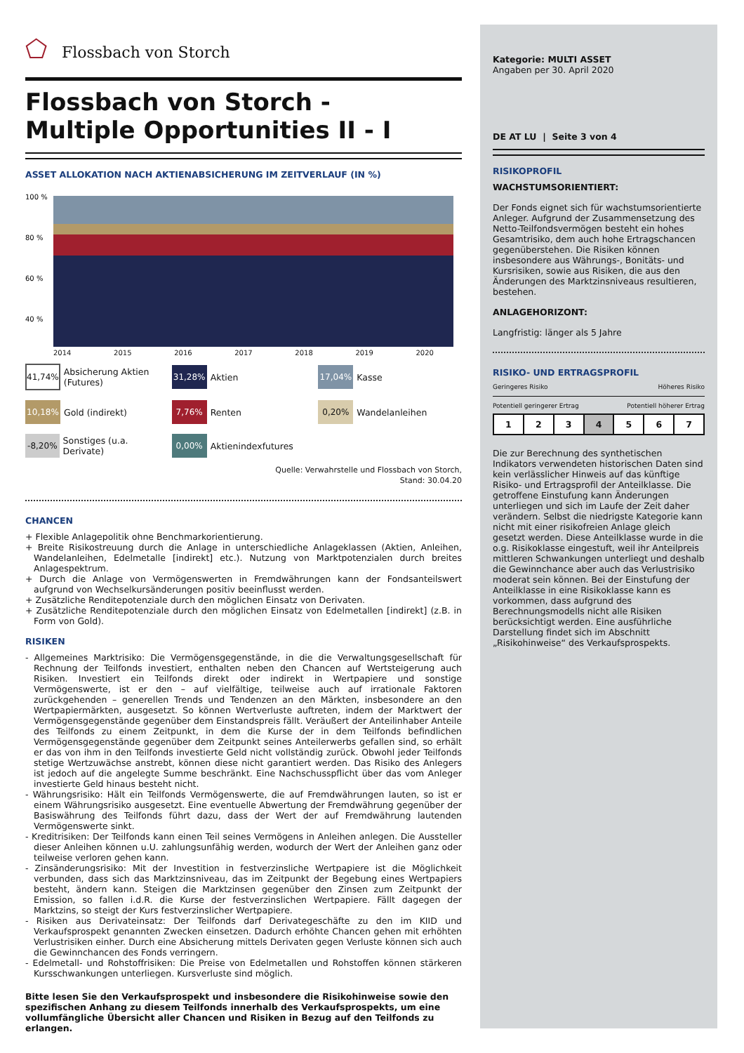⬠ Flossbach von Storch
Flossbach von Storch -
Multiple Opportunities II - I
ASSET ALLOKATION NACH AKTIENABSICHERUNG IM ZEITVERLAUF (IN %)
100 %
80 %
60 %
40 %
2014 2015 2016 2017 2018 2019 2020
41,74% Absicherung Aktien (Futures)
31,28% Aktien
17,04% Kasse
10,18% Gold (indirekt)
7,76% Renten
0,20% Wandelanleihen
-8,20% Sonstiges (u.a. Derivate)
0,00% Aktienindexfutures
Quelle: Verwahrstelle und Flossbach von Storch,
Stand: 30.04.20
CHANCEN
+ Flexible Anlagepolitik ohne Benchmarkorientierung.
+ Breite Risikostreuung durch die Anlage in unterschiedliche Anlageklassen (Aktien, Anleihen, Wandelanleihen, Edelmetalle [indirekt] etc.). Nutzung von Marktpotenzialen durch breites Anlagespektrum.
+ Durch die Anlage von Vermögenswerten in Fremdwährungen kann der Fondsanteilswert aufgrund von Wechselkursänderungen positiv beeinflusst werden.
+ Zusätzliche Renditepotenziale durch den möglichen Einsatz von Derivaten.
+ Zusätzliche Renditepotenziale durch den möglichen Einsatz von Edelmetallen [indirekt] (z.B. in Form von Gold).
RISIKEN
- Allgemeines Marktrisiko: Die Vermögensgegenstände, in die die Verwaltungsgesellschaft für Rechnung der Teilfonds investiert, enthalten neben den Chancen auf Wertsteigerung auch Risiken. Investiert ein Teilfonds direkt oder indirekt in Wertpapiere und sonstige Vermögenswerte, ist er den – auf vielfältige, teilweise auch auf irrationale Faktoren zurückgehenden – generellen Trends und Tendenzen an den Märkten, insbesondere an den Wertpapiermärkten, ausgesetzt. So können Wertverluste auftreten, indem der Marktwert der Vermögensgegenstände gegenüber dem Einstandspreis fällt. Veräußert der Anteilinhaber Anteile des Teilfonds zu einem Zeitpunkt, in dem die Kurse der in dem Teilfonds befindlichen Vermögensgegenstände gegenüber dem Zeitpunkt seines Anteilerwerbs gefallen sind, so erhält er das von ihm in den Teilfonds investierte Geld nicht vollständig zurück. Obwohl jeder Teilfonds stetige Wertzuwächse anstrebt, können diese nicht garantiert werden. Das Risiko des Anlegers ist jedoch auf die angelegte Summe beschränkt. Eine Nachschusspflicht über das vom Anleger investierte Geld hinaus besteht nicht.
- Währungsrisiko: Hält ein Teilfonds Vermögenswerte, die auf Fremdwährungen lauten, so ist er einem Währungsrisiko ausgesetzt. Eine eventuelle Abwertung der Fremdwährung gegenüber der Basiswährung des Teilfonds führt dazu, dass der Wert der auf Fremdwährung lautenden Vermögenswerte sinkt.
- Kreditrisiken: Der Teilfonds kann einen Teil seines Vermögens in Anleihen anlegen. Die Aussteller dieser Anleihen können u.U. zahlungsunfähig werden, wodurch der Wert der Anleihen ganz oder teilweise verloren gehen kann.
- Zinsänderungsrisiko: Mit der Investition in festverzinsliche Wertpapiere ist die Möglichkeit verbunden, dass sich das Marktzinsniveau, das im Zeitpunkt der Begebung eines Wertpapiers besteht, ändern kann. Steigen die Marktzinsen gegenüber den Zinsen zum Zeitpunkt der Emission, so fallen i.d.R. die Kurse der festverzinslichen Wertpapiere. Fällt dagegen der Marktzins, so steigt der Kurs festverzinslicher Wertpapiere.
- Risiken aus Derivateinsatz: Der Teilfonds darf Derivategeschäfte zu den im KIID und Verkaufsprospekt genannten Zwecken einsetzen. Dadurch erhöhte Chancen gehen mit erhöhten Verlustrisiken einher. Durch eine Absicherung mittels Derivaten gegen Verluste können sich auch die Gewinnchancen des Fonds verringern.
- Edelmetall- und Rohstoffrisiken: Die Preise von Edelmetallen und Rohstoffen können stärkeren Kursschwankungen unterliegen. Kursverluste sind möglich.
Bitte lesen Sie den Verkaufsprospekt und insbesondere die Risikohinweise sowie den spezifischen Anhang zu diesem Teilfonds innerhalb des Verkaufsprospekts, um eine vollumfängliche Übersicht aller Chancen und Risiken in Bezug auf den Teilfonds zu erlangen.
Kategorie: MULTI ASSET
Angaben per 30. April 2020
DE AT LU | Seite 3 von 4
RISIKOPROFIL
WACHSTUMSORIENTIERT:
Der Fonds eignet sich für wachstumsorientierte Anleger. Aufgrund der Zusammensetzung des Netto-Teilfondsvermögen besteht ein hohes Gesamtrisiko, dem auch hohe Ertragschancen gegenüberstehen. Die Risiken können insbesondere aus Währungs-, Bonitäts- und Kursrisiken, sowie aus Risiken, die aus den Änderungen des Marktzinsniveaus resultieren, bestehen.
ANLAGEHORIZONT:
Langfristig: länger als 5 Jahre
RISIKO- UND ERTRAGSPROFIL
Geringeres Risiko Höheres Risiko
Potentiell geringerer Ertrag Potentiell höherer Ertrag
1 2 3 4 5 6 7
Die zur Berechnung des synthetischen Indikators verwendeten historischen Daten sind kein verlässlicher Hinweis auf das künftige Risiko- und Ertragsprofil der Anteilklasse. Die getroffene Einstufung kann Änderungen unterliegen und sich im Laufe der Zeit daher verändern. Selbst die niedrigste Kategorie kann nicht mit einer risikofreien Anlage gleich gesetzt werden. Diese Anteilklasse wurde in die o.g. Risikoklasse eingestuft, weil ihr Anteilpreis mittleren Schwankungen unterliegt und deshalb die Gewinnchance aber auch das Verlustrisiko moderat sein können. Bei der Einstufung der Anteilklasse in eine Risikoklasse kann es vorkommen, dass aufgrund des Berechnungsmodells nicht alle Risiken berücksichtigt werden. Eine ausführliche Darstellung findet sich im Abschnitt „Risikohinweise“ des Verkaufsprospekts.